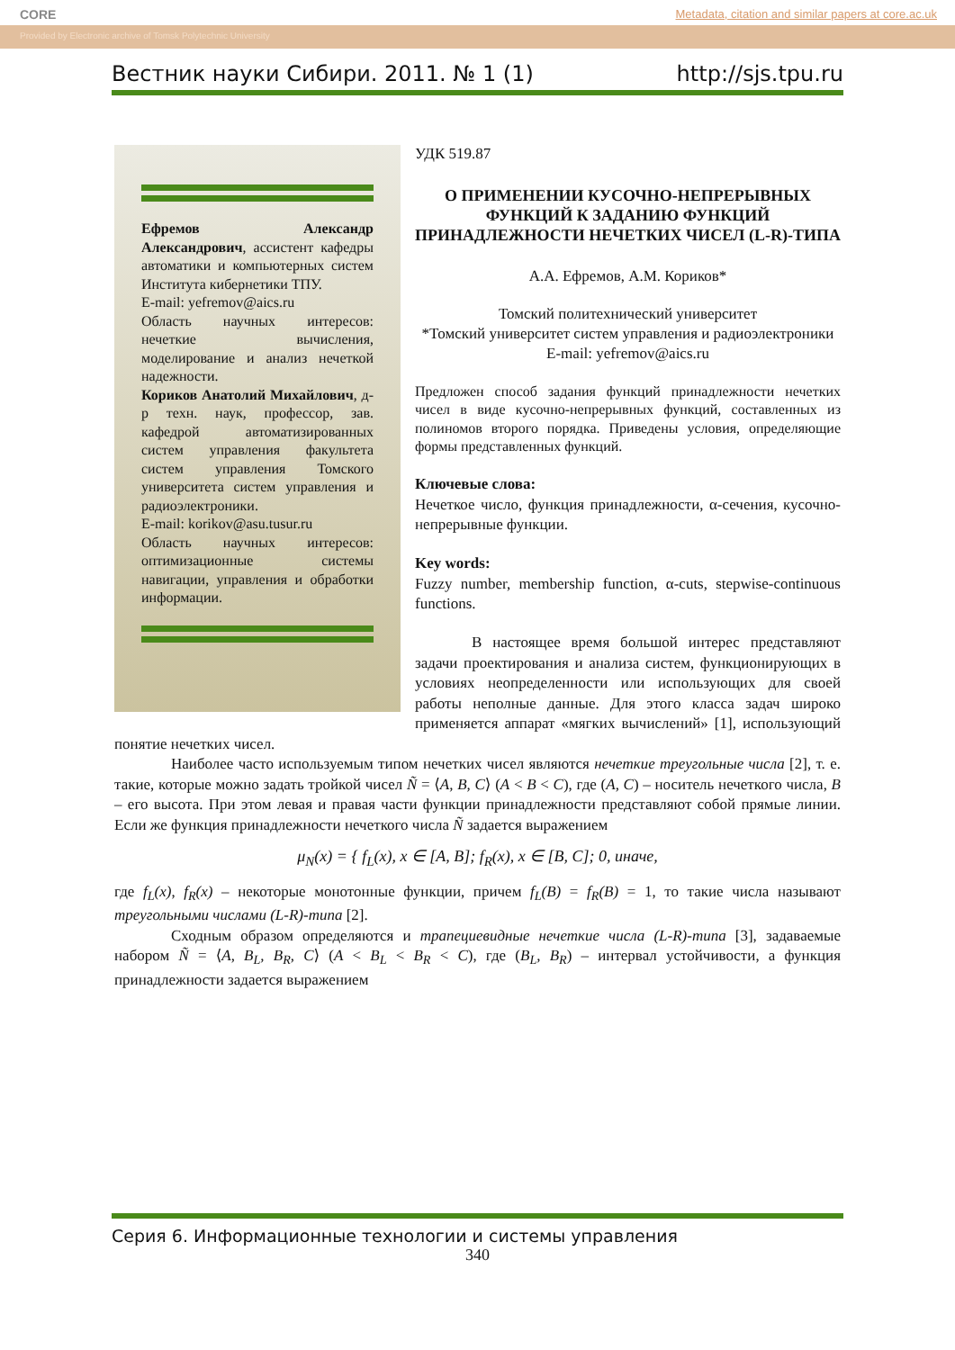CORE Metadata, citation and similar papers at core.ac.uk
Provided by Electronic archive of Tomsk Polytechnic University
Вестник науки Сибири. 2011. № 1 (1) http://sjs.tpu.ru
Ефремов Александр Александрович, ассистент кафедры автоматики и компьютерных систем Института кибернетики ТПУ.
E-mail: yefremov@aics.ru
Область научных интересов: нечеткие вычисления, моделирование и анализ нечеткой надежности.
Кориков Анатолий Михайлович, д-р техн. наук, профессор, зав. кафедрой автоматизированных систем управления факультета систем управления Томского университета систем управления и радиоэлектроники.
E-mail: korikov@asu.tusur.ru
Область научных интересов: оптимизационные системы навигации, управления и обработки информации.
УДК 519.87
О ПРИМЕНЕНИИ КУСОЧНО-НЕПРЕРЫВНЫХ ФУНКЦИЙ К ЗАДАНИЮ ФУНКЦИЙ ПРИНАДЛЕЖНОСТИ НЕЧЕТКИХ ЧИСЕЛ (L-R)-ТИПА
А.А. Ефремов, А.М. Кориков*
Томский политехнический университет
*Томский университет систем управления и радиоэлектроники
E-mail: yefremov@aics.ru
Предложен способ задания функций принадлежности нечетких чисел в виде кусочно-непрерывных функций, составленных из полиномов второго порядка. Приведены условия, определяющие формы представленных функций.
Ключевые слова:
Нечеткое число, функция принадлежности, α-сечения, кусочно-непрерывные функции.
Key words:
Fuzzy number, membership function, α-cuts, stepwise-continuous functions.
В настоящее время большой интерес представляют задачи проектирования и анализа систем, функционирующих в условиях неопределенности или использующих для своей работы неполные данные. Для этого класса задач широко применяется аппарат «мягких вычислений» [1], использующий понятие нечетких чисел.
Наиболее часто используемым типом нечетких чисел являются нечеткие треугольные числа [2], т. е. такие, которые можно задать тройкой чисел Ñ = ⟨A, B, C⟩ (A < B < C), где (A, C) – носитель нечеткого числа, B – его высота. При этом левая и правая части функции принадлежности представляют собой прямые линии. Если же функция принадлежности нечеткого числа Ñ задается выражением
μ<sub>N</sub>(x) = { f<sub>L</sub>(x), x ∈ [A, B]; f<sub>R</sub>(x), x ∈ [B, C]; 0, иначе,
где f<sub>L</sub>(x), f<sub>R</sub>(x) – некоторые монотонные функции, причем f<sub>L</sub>(B) = f<sub>R</sub>(B) = 1, то такие числа называют треугольными числами (L-R)-типа [2].
Сходным образом определяются и трапециевидные нечеткие числа (L-R)-типа [3], задаваемые набором Ñ = ⟨A, B<sub>L</sub>, B<sub>R</sub>, C⟩ (A < B<sub>L</sub> < B<sub>R</sub> < C), где (B<sub>L</sub>, B<sub>R</sub>) – интервал устойчивости, а функция принадлежности задается выражением
Серия 6. Информационные технологии и системы управления
340